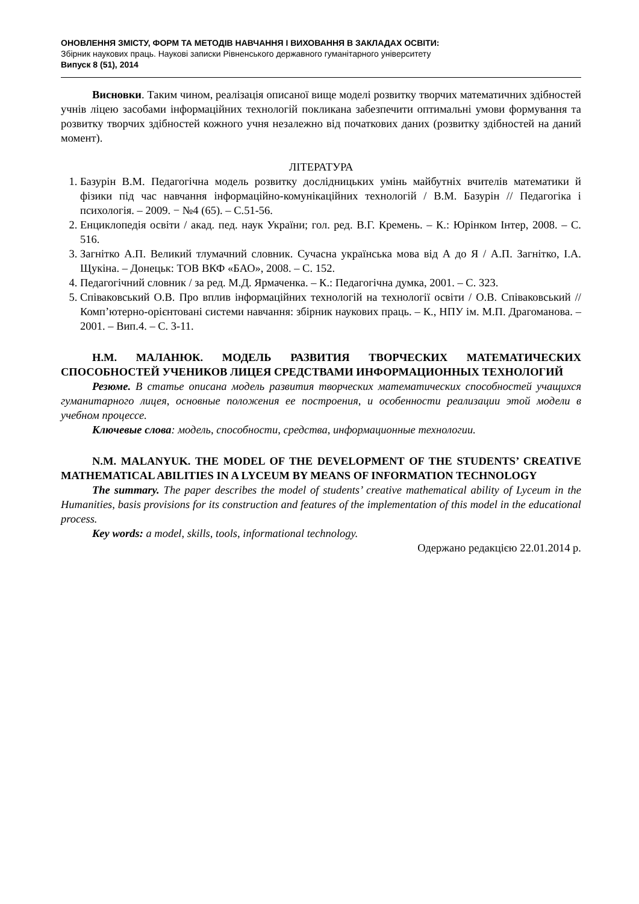ОНОВЛЕННЯ ЗМІСТУ, ФОРМ ТА МЕТОДІВ НАВЧАННЯ І ВИХОВАННЯ В ЗАКЛАДАХ ОСВІТИ:
Збірник наукових праць. Наукові записки Рівненського державного гуманітарного університету
Випуск 8 (51), 2014
Висновки. Таким чином, реалізація описаної вище моделі розвитку творчих математичних здібностей учнів ліцею засобами інформаційних технологій покликана забезпечити оптимальні умови формування та розвитку творчих здібностей кожного учня незалежно від початкових даних (розвитку здібностей на даний момент).
ЛІТЕРАТУРА
1. Базурін В.М. Педагогічна модель розвитку дослідницьких умінь майбутніх вчителів математики й фізики під час навчання інформаційно-комунікаційних технологій / В.М. Базурін // Педагогіка і психологія. – 2009. − №4 (65). – С.51-56.
2. Енциклопедія освіти / акад. пед. наук України; гол. ред. В.Г. Кремень. – К.: Юрінком Інтер, 2008. – С. 516.
3. Загнітко А.П. Великий тлумачний словник. Сучасна українська мова від А до Я / А.П. Загнітко, І.А. Щукіна. – Донецьк: ТОВ ВКФ «БАО», 2008. – С. 152.
4. Педагогічний словник / за ред. М.Д. Ярмаченка. – К.: Педагогічна думка, 2001. – С. 323.
5. Співаковський О.В. Про вплив інформаційних технологій на технології освіти / О.В. Співаковський // Комп’ютерно-орієнтовані системи навчання: збірник наукових праць. – К., НПУ ім. М.П. Драгоманова. – 2001. – Вип.4. – С. 3-11.
Н.М. МАЛАНЮК. МОДЕЛЬ РАЗВИТИЯ ТВОРЧЕСКИХ МАТЕМАТИЧЕСКИХ СПОСОБНОСТЕЙ УЧЕНИКОВ ЛИЦЕЯ СРЕДСТВАМИ ИНФОРМАЦИОННЫХ ТЕХНОЛОГИЙ
Резюме. В статье описана модель развития творческих математических способностей учащихся гуманитарного лицея, основные положения ее построения, и особенности реализации этой модели в учебном процессе.
Ключевые слова: модель, способности, средства, информационные технологии.
N.M. MALANYUK. THE MODEL OF THE DEVELOPMENT OF THE STUDENTS’ CREATIVE MATHEMATICAL ABILITIES IN A LYCEUM BY MEANS OF INFORMATION TECHNOLOGY
The summary. The paper describes the model of students’ creative mathematical ability of Lyceum in the Humanities, basis provisions for its construction and features of the implementation of this model in the educational process.
Key words: a model, skills, tools, informational technology.
Одержано редакцією 22.01.2014 р.